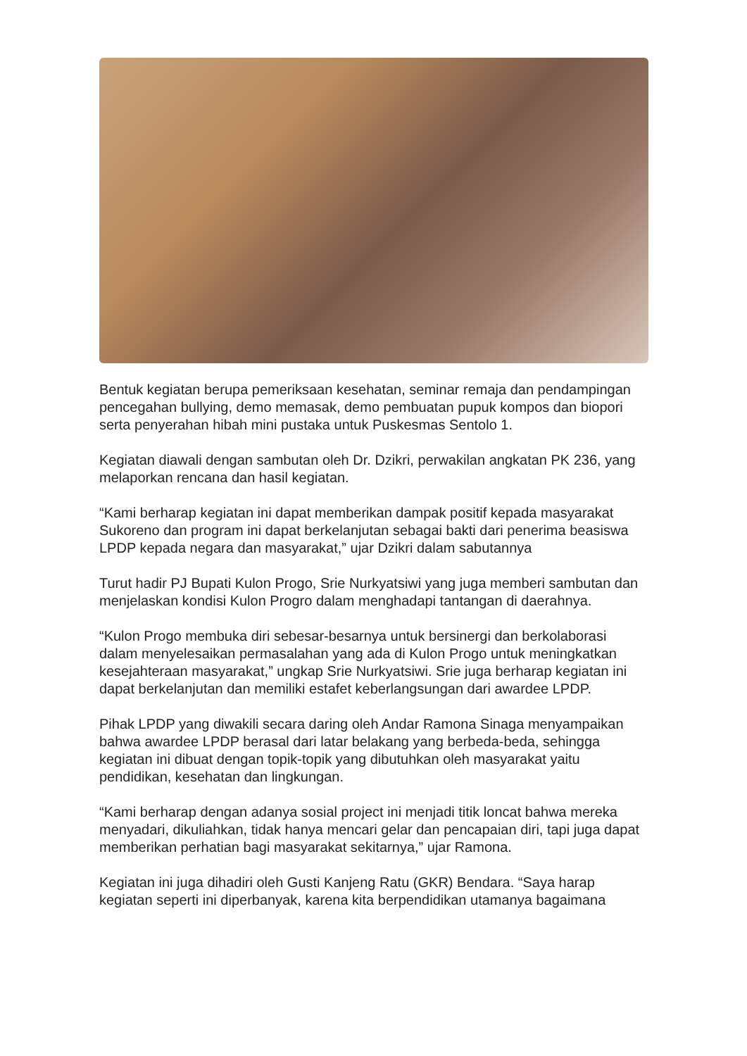Bentuk kegiatan berupa pemeriksaan kesehatan, seminar remaja dan pendampingan pencegahan bullying, demo memasak, demo pembuatan pupuk kompos dan biopori serta penyerahan hibah mini pustaka untuk Puskesmas Sentolo 1.
Kegiatan diawali dengan sambutan oleh Dr. Dzikri, perwakilan angkatan PK 236, yang melaporkan rencana dan hasil kegiatan.
“Kami berharap kegiatan ini dapat memberikan dampak positif kepada masyarakat Sukoreno dan program ini dapat berkelanjutan sebagai bakti dari penerima beasiswa LPDP kepada negara dan masyarakat,” ujar Dzikri dalam sabutannya
Turut hadir PJ Bupati Kulon Progo, Srie Nurkyatsiwi yang juga memberi sambutan dan menjelaskan kondisi Kulon Progro dalam menghadapi tantangan di daerahnya.
“Kulon Progo membuka diri sebesar-besarnya untuk bersinergi dan berkolaborasi dalam menyelesaikan permasalahan yang ada di Kulon Progo untuk meningkatkan kesejahteraan masyarakat,” ungkap Srie Nurkyatsiwi. Srie juga berharap kegiatan ini dapat berkelanjutan dan memiliki estafet keberlangsungan dari awardee LPDP.
Pihak LPDP yang diwakili secara daring oleh Andar Ramona Sinaga menyampaikan bahwa awardee LPDP berasal dari latar belakang yang berbeda-beda, sehingga kegiatan ini dibuat dengan topik-topik yang dibutuhkan oleh masyarakat yaitu pendidikan, kesehatan dan lingkungan.
“Kami berharap dengan adanya sosial project ini menjadi titik loncat bahwa mereka menyadari, dikuliahkan, tidak hanya mencari gelar dan pencapaian diri, tapi juga dapat memberikan perhatian bagi masyarakat sekitarnya,” ujar Ramona.
Kegiatan ini juga dihadiri oleh Gusti Kanjeng Ratu (GKR) Bendara. “Saya harap kegiatan seperti ini diperbanyak, karena kita berpendidikan utamanya bagaimana